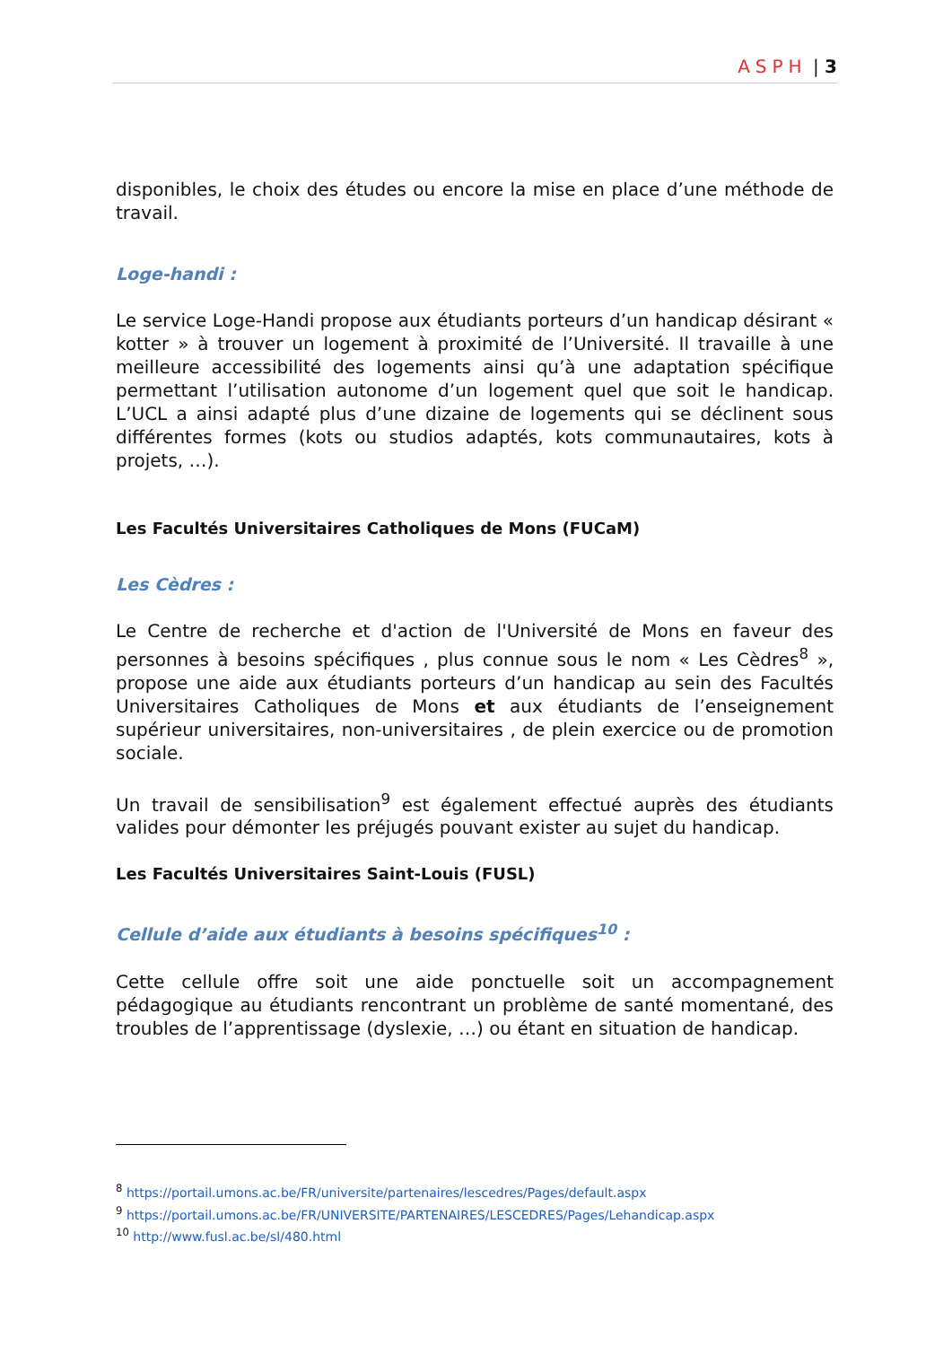ASPH | 3
disponibles, le choix des études ou encore la mise en place d’une méthode de travail.
Loge-handi :
Le service Loge-Handi propose aux étudiants porteurs d’un handicap désirant « kotter » à trouver un logement à proximité de l’Université. Il travaille à une meilleure accessibilité des logements ainsi qu’à une adaptation spécifique permettant l’utilisation autonome d’un logement quel que soit le handicap. L’UCL a ainsi adapté plus d’une dizaine de logements qui se déclinent sous différentes formes (kots ou studios adaptés, kots communautaires, kots à projets, …).
Les Facultés Universitaires Catholiques de Mons (FUCaM)
Les Cèdres :
Le Centre de recherche et d'action de l'Université de Mons en faveur des personnes à besoins spécifiques , plus connue sous le nom « Les Cèdres<sup>8</sup> », propose une aide aux étudiants porteurs d’un handicap au sein des Facultés Universitaires Catholiques de Mons et aux étudiants de l’enseignement supérieur universitaires, non-universitaires , de plein exercice ou de promotion sociale.
Un travail de sensibilisation<sup>9</sup> est également effectué auprès des étudiants valides pour démonter les préjugés pouvant exister au sujet du handicap.
Les Facultés Universitaires Saint-Louis (FUSL)
Cellule d’aide aux étudiants à besoins spécifiques<sup>10</sup> :
Cette cellule offre soit une aide ponctuelle soit un accompagnement pédagogique au étudiants rencontrant un problème de santé momentané, des troubles de l’apprentissage (dyslexie, …) ou étant en situation de handicap.
<sup>8</sup> https://portail.umons.ac.be/FR/universite/partenaires/lescedres/Pages/default.aspx
<sup>9</sup> https://portail.umons.ac.be/FR/UNIVERSITE/PARTENAIRES/LESCEDRES/Pages/Lehandicap.aspx
<sup>10</sup> http://www.fusl.ac.be/sl/480.html